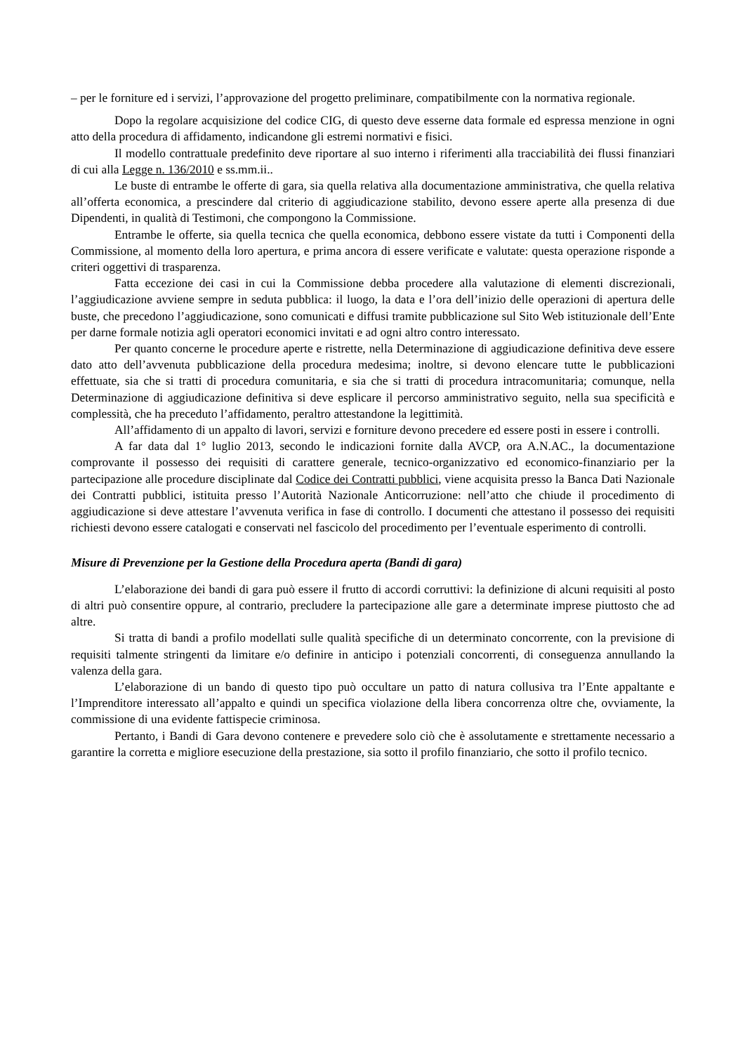– per le forniture ed i servizi, l’approvazione del progetto preliminare, compatibilmente con la normativa regionale.
Dopo la regolare acquisizione del codice CIG, di questo deve esserne data formale ed espressa menzione in ogni atto della procedura di affidamento, indicandone gli estremi normativi e fisici.
Il modello contrattuale predefinito deve riportare al suo interno i riferimenti alla tracciabilità dei flussi finanziari di cui alla Legge n. 136/2010 e ss.mm.ii..
Le buste di entrambe le offerte di gara, sia quella relativa alla documentazione amministrativa, che quella relativa all’offerta economica, a prescindere dal criterio di aggiudicazione stabilito, devono essere aperte alla presenza di due Dipendenti, in qualità di Testimoni, che compongono la Commissione.
Entrambe le offerte, sia quella tecnica che quella economica, debbono essere vistate da tutti i Componenti della Commissione, al momento della loro apertura, e prima ancora di essere verificate e valutate: questa operazione risponde a criteri oggettivi di trasparenza.
Fatta eccezione dei casi in cui la Commissione debba procedere alla valutazione di elementi discrezionali, l’aggiudicazione avviene sempre in seduta pubblica: il luogo, la data e l’ora dell’inizio delle operazioni di apertura delle buste, che precedono l’aggiudicazione, sono comunicati e diffusi tramite pubblicazione sul Sito Web istituzionale dell’Ente per darne formale notizia agli operatori economici invitati e ad ogni altro contro interessato.
Per quanto concerne le procedure aperte e ristrette, nella Determinazione di aggiudicazione definitiva deve essere dato atto dell’avvenuta pubblicazione della procedura medesima; inoltre, si devono elencare tutte le pubblicazioni effettuate, sia che si tratti di procedura comunitaria, e sia che si tratti di procedura intracomunitaria; comunque, nella Determinazione di aggiudicazione definitiva si deve esplicare il percorso amministrativo seguito, nella sua specificità e complessità, che ha preceduto l’affidamento, peraltro attestandone la legittimità.
All’affidamento di un appalto di lavori, servizi e forniture devono precedere ed essere posti in essere i controlli.
A far data dal 1° luglio 2013, secondo le indicazioni fornite dalla AVCP, ora A.N.AC., la documentazione comprovante il possesso dei requisiti di carattere generale, tecnico-organizzativo ed economico-finanziario per la partecipazione alle procedure disciplinate dal Codice dei Contratti pubblici, viene acquisita presso la Banca Dati Nazionale dei Contratti pubblici, istituita presso l’Autorità Nazionale Anticorruzione: nell’atto che chiude il procedimento di aggiudicazione si deve attestare l’avvenuta verifica in fase di controllo. I documenti che attestano il possesso dei requisiti richiesti devono essere catalogati e conservati nel fascicolo del procedimento per l’eventuale esperimento di controlli.
Misure di Prevenzione per la Gestione della Procedura aperta (Bandi di gara)
L’elaborazione dei bandi di gara può essere il frutto di accordi corruttivi: la definizione di alcuni requisiti al posto di altri può consentire oppure, al contrario, precludere la partecipazione alle gare a determinate imprese piuttosto che ad altre.
Si tratta di bandi a profilo modellati sulle qualità specifiche di un determinato concorrente, con la previsione di requisiti talmente stringenti da limitare e/o definire in anticipo i potenziali concorrenti, di conseguenza annullando la valenza della gara.
L’elaborazione di un bando di questo tipo può occultare un patto di natura collusiva tra l’Ente appaltante e l’Imprenditore interessato all’appalto e quindi un specifica violazione della libera concorrenza oltre che, ovviamente, la commissione di una evidente fattispecie criminosa.
Pertanto, i Bandi di Gara devono contenere e prevedere solo ciò che è assolutamente e strettamente necessario a garantire la corretta e migliore esecuzione della prestazione, sia sotto il profilo finanziario, che sotto il profilo tecnico.